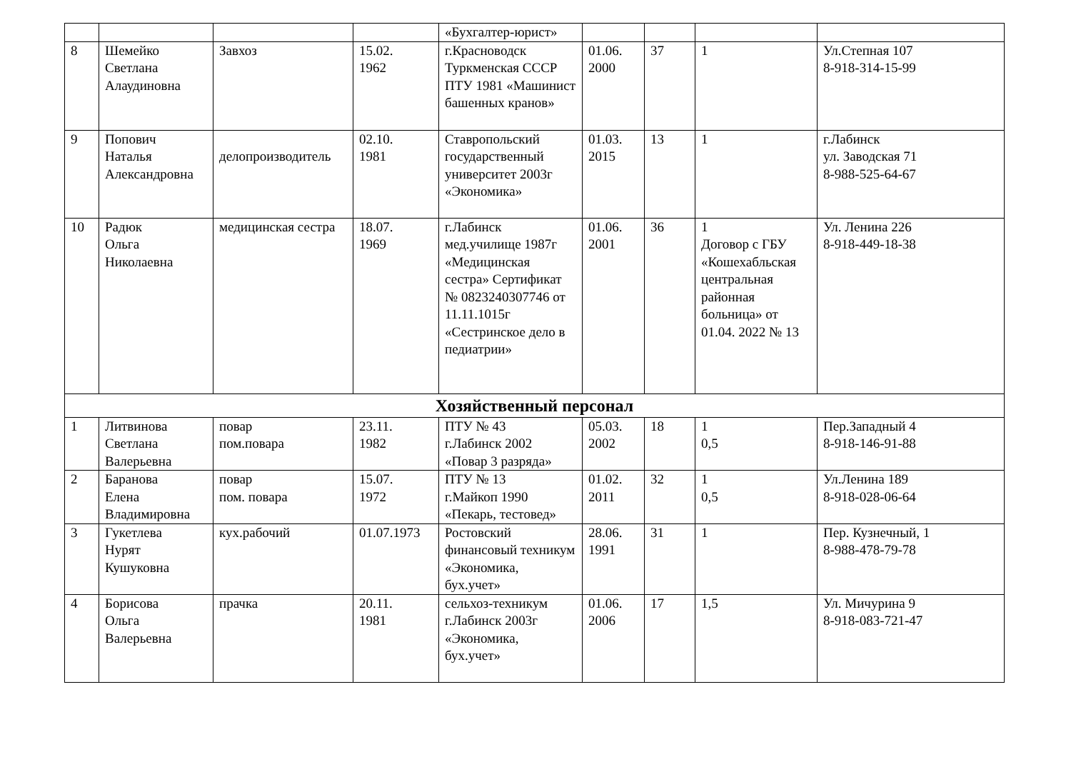| | | | | «Бухгалтер-юрист» | | | | |
| 8 | Шемейко Светлана Алаудиновна | Завхоз | 15.02. 1962 | г.Красноводск Туркменская СССР ПТУ 1981 «Машинист башенных кранов» | 01.06. 2000 | 37 | 1 | Ул.Степная 107 8-918-314-15-99 |
| 9 | Попович Наталья Александровна | делопроизводитель | 02.10. 1981 | Ставропольский государственный университет 2003г «Экономика» | 01.03. 2015 | 13 | 1 | г.Лабинск ул. Заводская 71 8-988-525-64-67 |
| 10 | Радюк Ольга Николаевна | медицинская сестра | 18.07. 1969 | г.Лабинск мед.училище 1987г «Медицинская сестра» Сертификат № 0823240307746 от 11.11.1015г «Сестринское дело в педиатрии» | 01.06. 2001 | 36 | 1 Договор с ГБУ «Кошехабльская центральная районная больница» от 01.04. 2022 № 13 | Ул. Ленина 226 8-918-449-18-38 |
| Хозяйственный персонал | | | | | | | | |
| 1 | Литвинова Светлана Валерьевна | повар пом.повара | 23.11. 1982 | ПТУ № 43 г.Лабинск 2002 «Повар 3 разряда» | 05.03. 2002 | 18 | 1 0,5 | Пер.Западный 4 8-918-146-91-88 |
| 2 | Баранова Елена Владимировна | повар пом. повара | 15.07. 1972 | ПТУ № 13 г.Майкоп 1990 «Пекарь, тестовед» | 01.02. 2011 | 32 | 1 0,5 | Ул.Ленина 189 8-918-028-06-64 |
| 3 | Гукетлева Нурят Кушуковна | кух.рабочий | 01.07.1973 | Ростовский финансовый техникум «Экономика, бух.учет» | 28.06. 1991 | 31 | 1 | Пер. Кузнечный, 1 8-988-478-79-78 |
| 4 | Борисова Ольга Валерьевна | прачка | 20.11. 1981 | сельхоз-техникум г.Лабинск 2003г «Экономика, бух.учет» | 01.06. 2006 | 17 | 1,5 | Ул. Мичурина 9 8-918-083-721-47 |